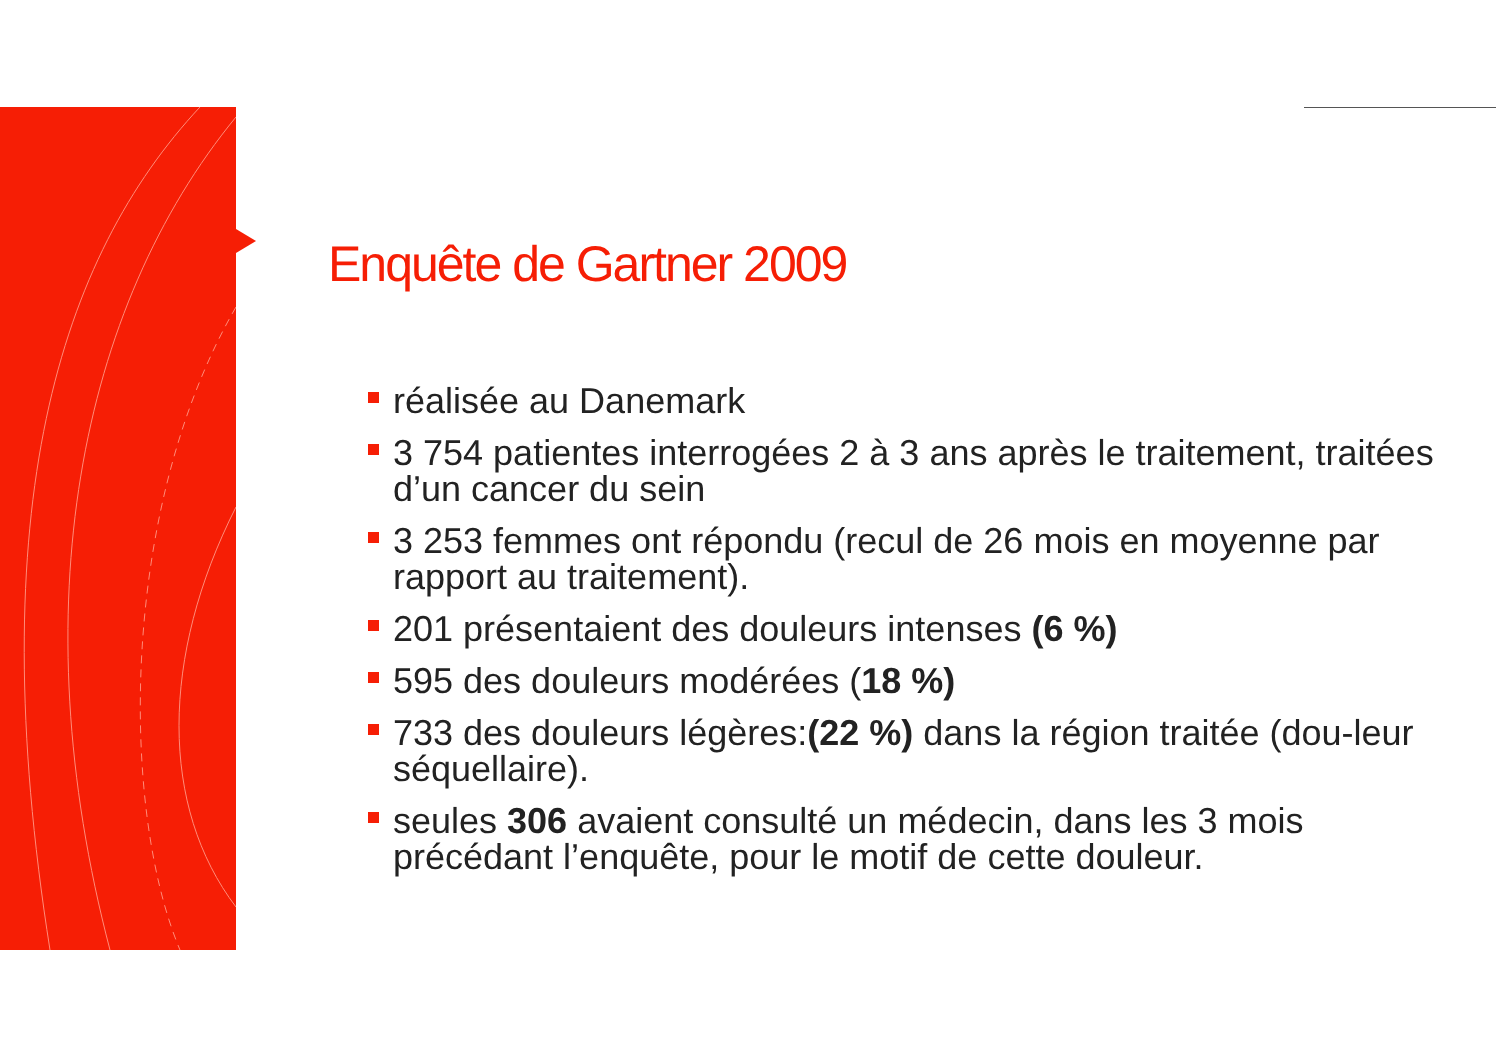Enquête de Gartner 2009
réalisée au Danemark
3 754 patientes interrogées 2 à 3 ans après le traitement, traitées d’un cancer du sein
3 253 femmes ont répondu (recul de 26 mois en moyenne par rapport au traitement).
201 présentaient des douleurs intenses (6 %)
595 des douleurs modérées (18 %)
733 des douleurs légères:(22 %) dans la région traitée (dou-leur séquellaire).
seules 306 avaient consulté un médecin, dans les 3 mois précédant l’enquête, pour le motif de cette douleur.